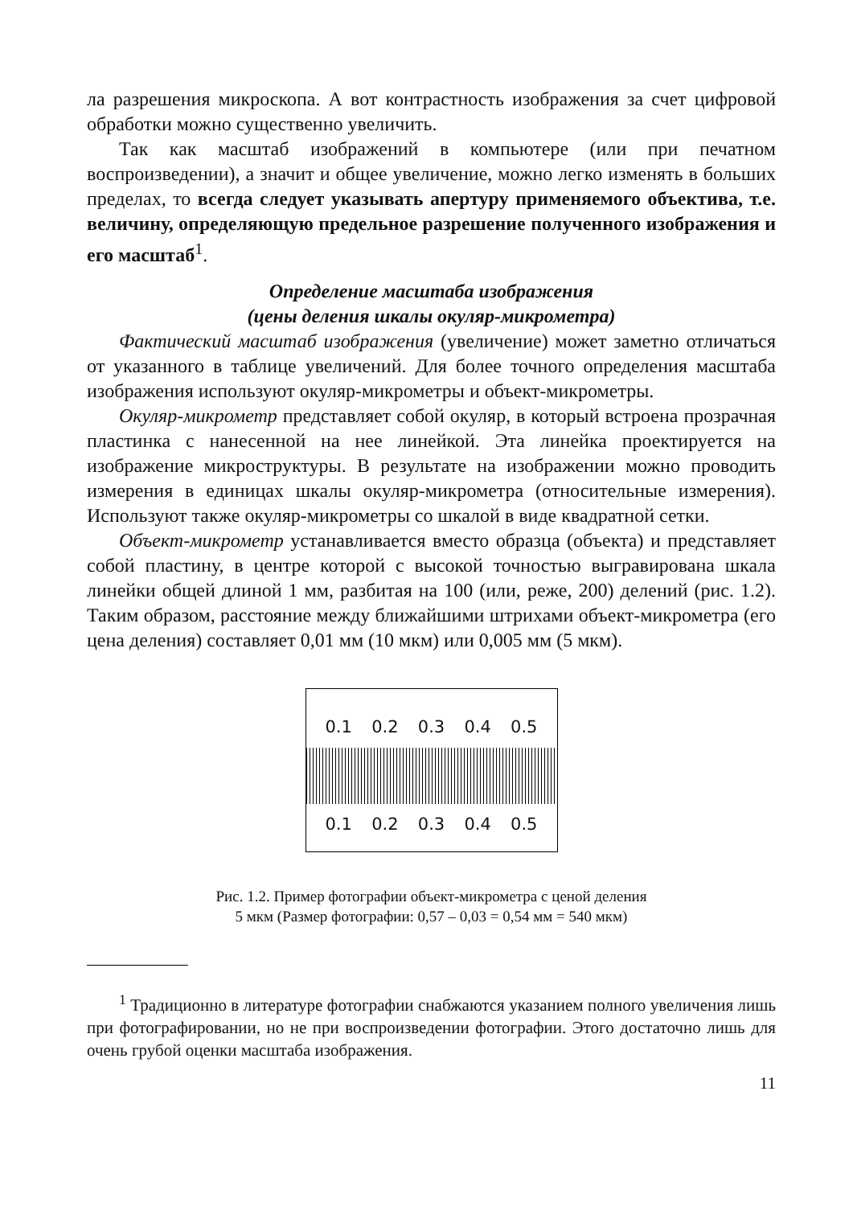ла разрешения микроскопа. А вот контрастность изображения за счет цифровой обработки можно существенно увеличить.
Так как масштаб изображений в компьютере (или при печатном воспроизведении), а значит и общее увеличение, можно легко изменять в больших пределах, то всегда следует указывать апертуру применяемого объектива, т.е. величину, определяющую предельное разрешение полученного изображения и его масштаб<sup>1</sup>.
Определение масштаба изображения
(цены деления шкалы окуляр-микрометра)
Фактический масштаб изображения (увеличение) может заметно отличаться от указанного в таблице увеличений. Для более точного определения масштаба изображения используют окуляр-микрометры и объект-микрометры.
Окуляр-микрометр представляет собой окуляр, в который встроена прозрачная пластинка с нанесенной на нее линейкой. Эта линейка проектируется на изображение микроструктуры. В результате на изображении можно проводить измерения в единицах шкалы окуляр-микрометра (относительные измерения). Используют также окуляр-микрометры со шкалой в виде квадратной сетки.
Объект-микрометр устанавливается вместо образца (объекта) и представляет собой пластину, в центре которой с высокой точностью выгравирована шкала линейки общей длиной 1 мм, разбитая на 100 (или, реже, 200) делений (рис. 1.2). Таким образом, расстояние между ближайшими штрихами объект-микрометра (его цена деления) составляет 0,01 мм (10 мкм) или 0,005 мм (5 мкм).
0.1 0.2 0.3 0.4 0.5
0.1 0.2 0.3 0.4 0.5
Рис. 1.2. Пример фотографии объект-микрометра с ценой деления
5 мкм (Размер фотографии: 0,57 – 0,03 = 0,54 мм = 540 мкм)
<sup>1</sup> Традиционно в литературе фотографии снабжаются указанием полного увеличения лишь при фотографировании, но не при воспроизведении фотографии. Этого достаточно лишь для очень грубой оценки масштаба изображения.
11